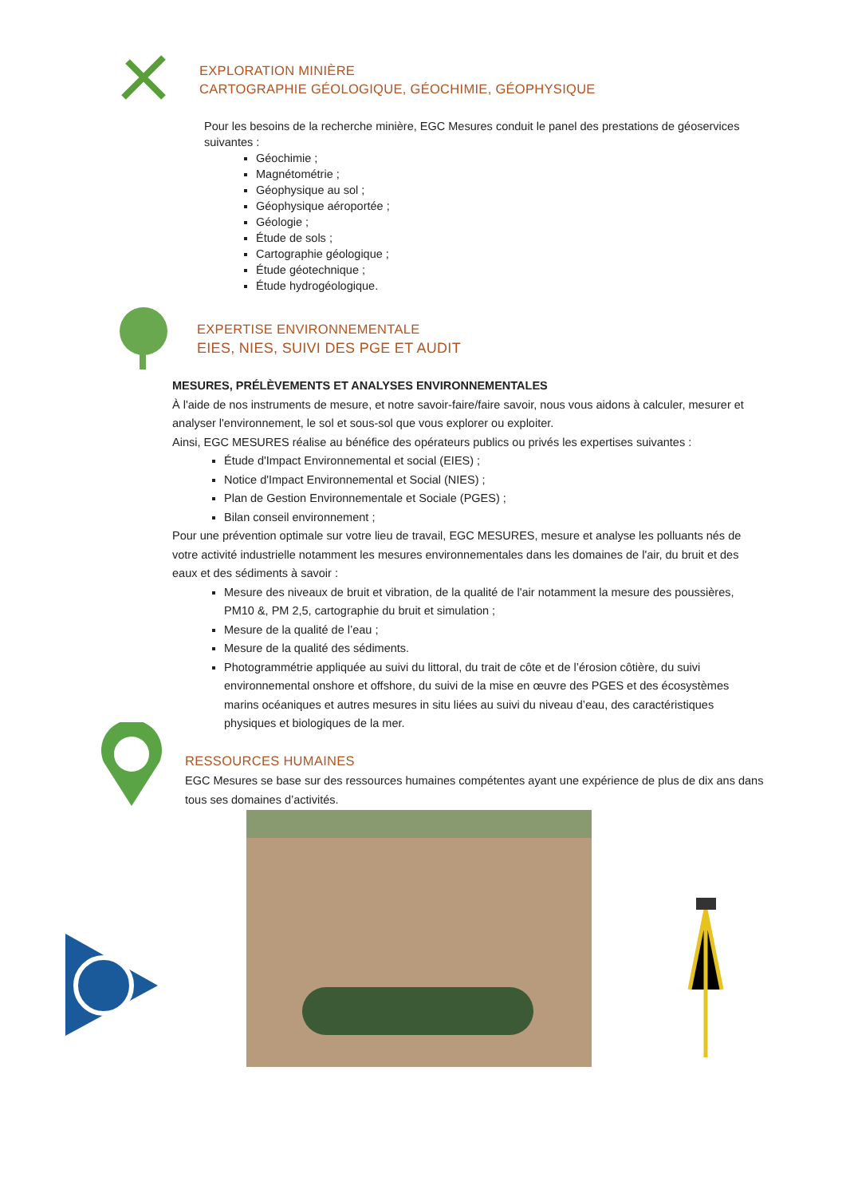EXPLORATION MINIÈRE
CARTOGRAPHIE GÉOLOGIQUE, GÉOCHIMIE, GÉOPHYSIQUE
Pour les besoins de la recherche minière, EGC Mesures conduit le panel des prestations de géoservices suivantes :
Géochimie ;
Magnétométrie ;
Géophysique au sol ;
Géophysique aéroportée ;
Géologie ;
Étude de sols ;
Cartographie géologique ;
Étude géotechnique ;
Étude hydrogéologique.
EXPERTISE ENVIRONNEMENTALE
EIES, NIES, SUIVI DES PGE ET AUDIT
MESURES, PRÉLÈVEMENTS ET ANALYSES ENVIRONNEMENTALES
À l'aide de nos instruments de mesure, et notre savoir-faire/faire savoir, nous vous aidons à calculer, mesurer et analyser l'environnement, le sol et sous-sol que vous explorer ou exploiter.
Ainsi, EGC MESURES réalise au bénéfice des opérateurs publics ou privés les expertises suivantes :
Étude d'Impact Environnemental et social (EIES) ;
Notice d'Impact Environnemental et Social (NIES) ;
Plan de Gestion Environnementale et Sociale (PGES) ;
Bilan conseil environnement ;
Pour une prévention optimale sur votre lieu de travail, EGC MESURES, mesure et analyse les polluants nés de votre activité industrielle notamment les mesures environnementales dans les domaines de l'air, du bruit et des eaux et des sédiments à savoir :
Mesure des niveaux de bruit et vibration, de la qualité de l'air notamment la mesure des poussières, PM10 &, PM 2,5, cartographie du bruit et simulation ;
Mesure de la qualité de l’eau ;
Mesure de la qualité des sédiments.
Photogrammétrie appliquée au suivi du littoral, du trait de côte et de l’érosion côtière, du suivi environnemental onshore et offshore, du suivi de la mise en œuvre des PGES et des écosystèmes marins océaniques et autres mesures in situ liées au suivi du niveau d’eau, des caractéristiques physiques et biologiques de la mer.
RESSOURCES HUMAINES
EGC Mesures se base sur des ressources humaines compétentes ayant une expérience de plus de dix ans dans tous ses domaines d’activités.